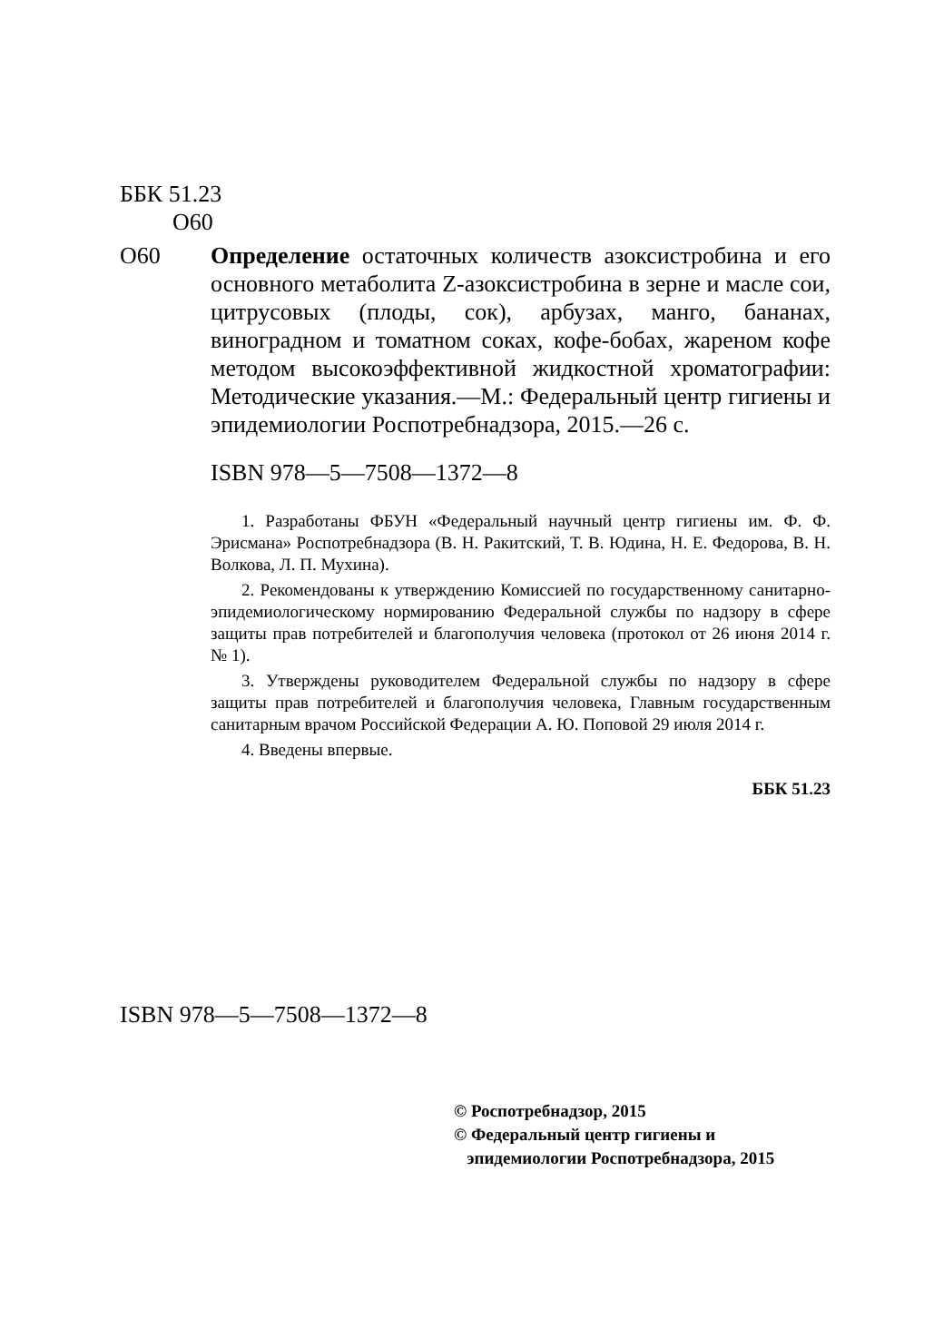ББК 51.23
О60
О60 Определение остаточных количеств азоксистробина и его основного метаболита Z-азоксистробина в зерне и масле сои, цитрусовых (плоды, сок), арбузах, манго, бананах, виноградном и томатном соках, кофе-бобах, жареном кофе методом высокоэффективной жидкостной хроматографии: Методические указания.—М.: Федеральный центр гигиены и эпидемиологии Роспотребнадзора, 2015.—26 с.
ISBN 978—5—7508—1372—8
1. Разработаны ФБУН «Федеральный научный центр гигиены им. Ф. Ф. Эрисмана» Роспотребнадзора (В. Н. Ракитский, Т. В. Юдина, Н. Е. Федорова, В. Н. Волкова, Л. П. Мухина).
2. Рекомендованы к утверждению Комиссией по государственному санитарно-эпидемиологическому нормированию Федеральной службы по надзору в сфере защиты прав потребителей и благополучия человека (протокол от 26 июня 2014 г. № 1).
3. Утверждены руководителем Федеральной службы по надзору в сфере защиты прав потребителей и благополучия человека, Главным государственным санитарным врачом Российской Федерации А. Ю. Поповой 29 июля 2014 г.
4. Введены впервые.
ББК 51.23
ISBN 978—5—7508—1372—8
© Роспотребнадзор, 2015
© Федеральный центр гигиены и
эпидемиологии Роспотребнадзора, 2015